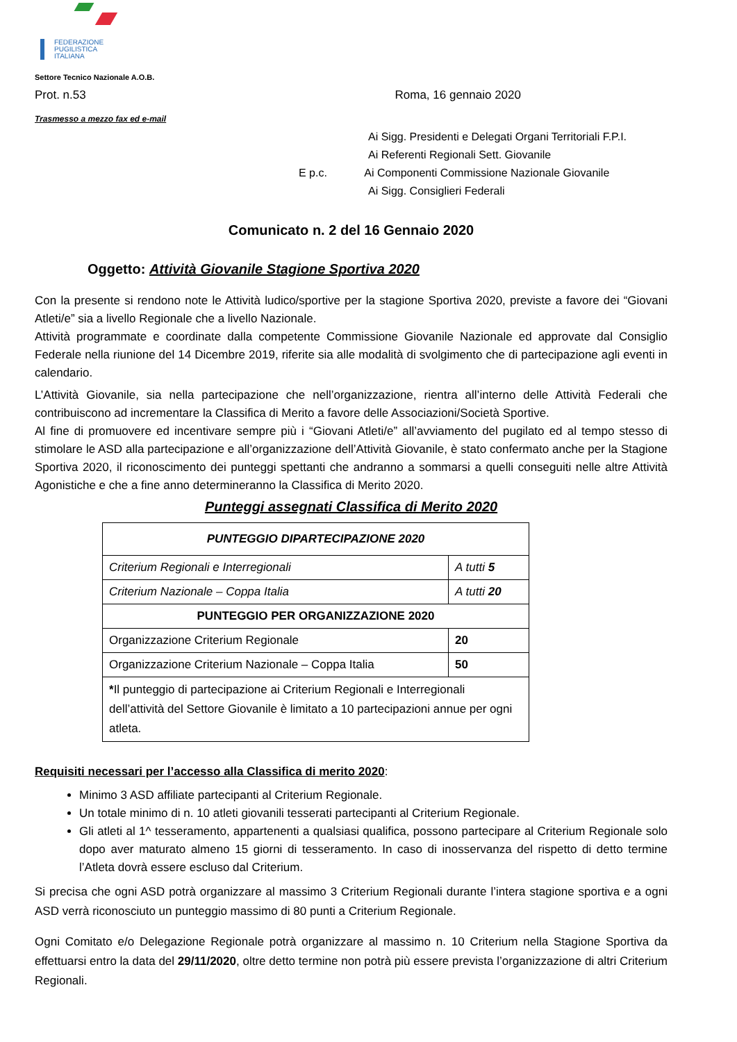FEDERAZIONE
PUGILISTICA
ITALIANA
Settore Tecnico Nazionale A.O.B.
Prot. n.53 Roma, 16 gennaio 2020
Trasmesso a mezzo fax ed e-mail
Ai Sigg. Presidenti e Delegati Organi Territoriali F.P.I.
Ai Referenti Regionali Sett. Giovanile
E p.c. Ai Componenti Commissione Nazionale Giovanile
Ai Sigg. Consiglieri Federali
Comunicato n. 2 del 16 Gennaio 2020
Oggetto: Attività Giovanile Stagione Sportiva 2020
Con la presente si rendono note le Attività ludico/sportive per la stagione Sportiva 2020, previste a favore dei “Giovani Atleti/e” sia a livello Regionale che a livello Nazionale.
Attività programmate e coordinate dalla competente Commissione Giovanile Nazionale ed approvate dal Consiglio Federale nella riunione del 14 Dicembre 2019, riferite sia alle modalità di svolgimento che di partecipazione agli eventi in calendario.
L’Attività Giovanile, sia nella partecipazione che nell’organizzazione, rientra all’interno delle Attività Federali che contribuiscono ad incrementare la Classifica di Merito a favore delle Associazioni/Società Sportive.
Al fine di promuovere ed incentivare sempre più i “Giovani Atleti/e” all’avviamento del pugilato ed al tempo stesso di stimolare le ASD alla partecipazione e all’organizzazione dell’Attività Giovanile, è stato confermato anche per la Stagione Sportiva 2020, il riconoscimento dei punteggi spettanti che andranno a sommarsi a quelli conseguiti nelle altre Attività Agonistiche e che a fine anno determineranno la Classifica di Merito 2020.
Punteggi assegnati Classifica di Merito 2020
| PUNTEGGIO DIPARTECIPAZIONE 2020 | |
| --- | --- |
| Criterium Regionali e Interregionali | A tutti 5 |
| Criterium Nazionale – Coppa Italia | A tutti 20 |
| PUNTEGGIO PER ORGANIZZAZIONE 2020 | |
| Organizzazione Criterium Regionale | 20 |
| Organizzazione Criterium Nazionale – Coppa Italia | 50 |
| * Il punteggio di partecipazione ai Criterium Regionali e Interregionali dell’attività del Settore Giovanile è limitato a 10 partecipazioni annue per ogni atleta. | |
Requisiti necessari per l’accesso alla Classifica di merito 2020:
Minimo 3 ASD affiliate partecipanti al Criterium Regionale.
Un totale minimo di n. 10 atleti giovanili tesserati partecipanti al Criterium Regionale.
Gli atleti al 1^ tesseramento, appartenenti a qualsiasi qualifica, possono partecipare al Criterium Regionale solo dopo aver maturato almeno 15 giorni di tesseramento. In caso di inosservanza del rispetto di detto termine l’Atleta dovrà essere escluso dal Criterium.
Si precisa che ogni ASD potrà organizzare al massimo 3 Criterium Regionali durante l’intera stagione sportiva e a ogni ASD verrà riconosciuto un punteggio massimo di 80 punti a Criterium Regionale.
Ogni Comitato e/o Delegazione Regionale potrà organizzare al massimo n. 10 Criterium nella Stagione Sportiva da effettuarsi entro la data del 29/11/2020, oltre detto termine non potrà più essere prevista l’organizzazione di altri Criterium Regionali.